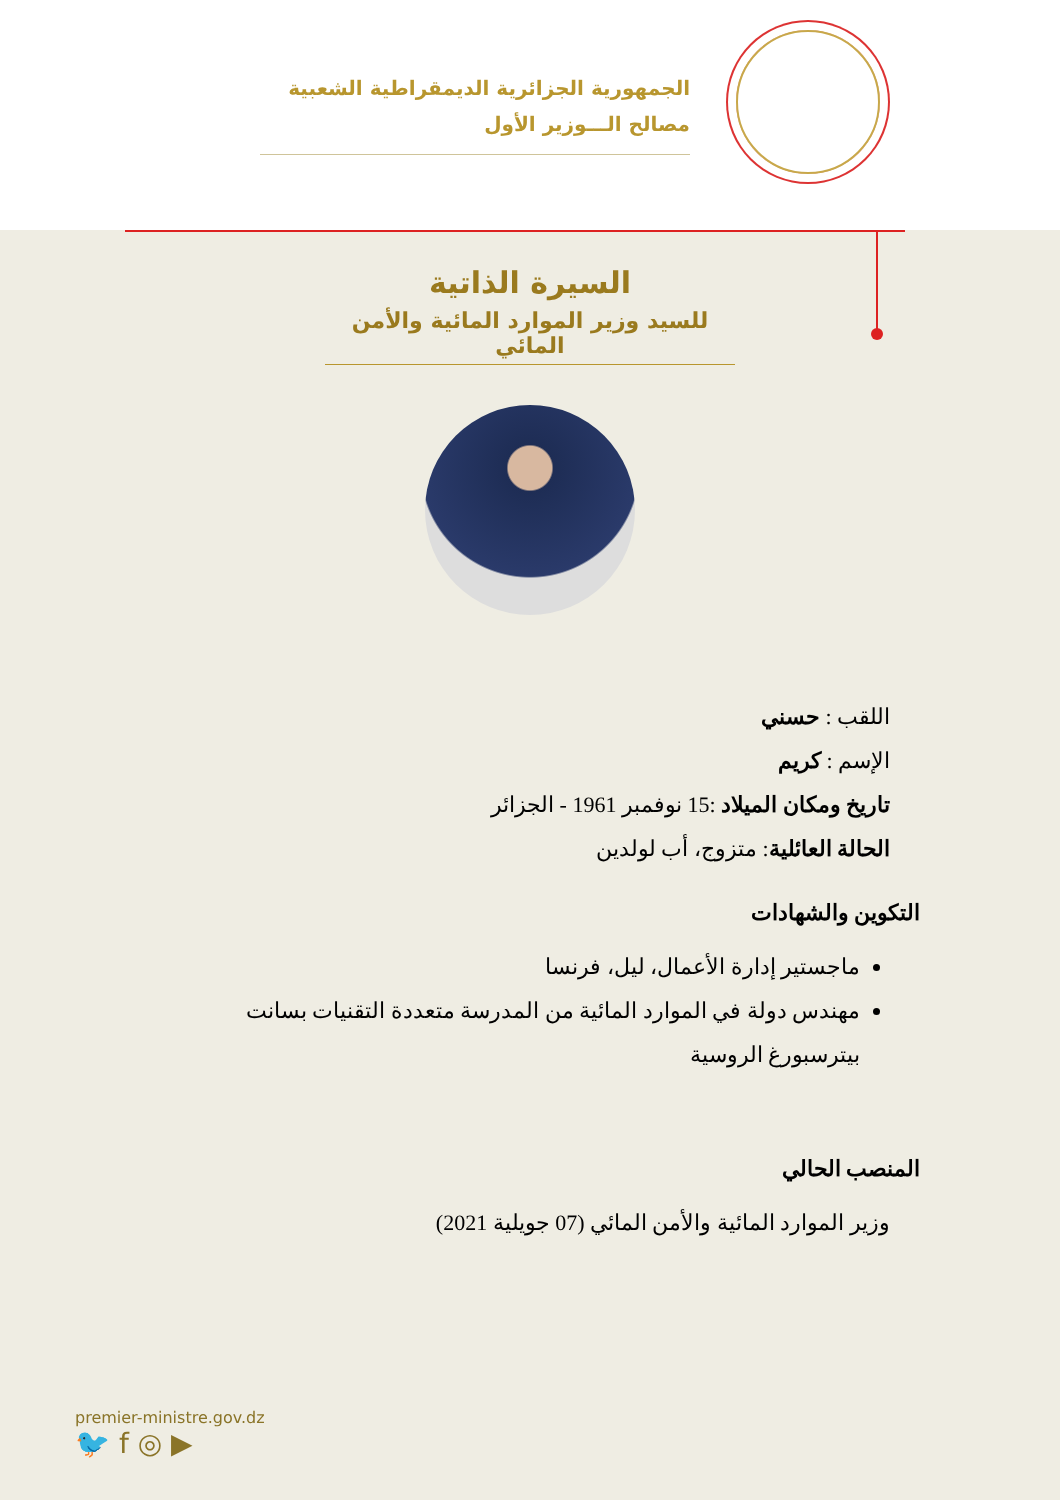الجمهورية الجزائرية الديمقراطية الشعبية
مصالح الـــوزير الأول
السيرة الذاتية
للسيد وزير الموارد المائية والأمن المائي
اللقب : حسني
الإسم : كريم
تاريخ ومكان الميلاد :15 نوفمبر 1961 - الجزائر
الحالة العائلية: متزوج، أب لولدين
التكوين والشهادات
ماجستير إدارة الأعمال، ليل، فرنسا
مهندس دولة في الموارد المائية من المدرسة متعددة التقنيات بسانت بيترسبورغ الروسية
المنصب الحالي
وزير الموارد المائية والأمن المائي (07 جويلية 2021)
premier-ministre.gov.dz
🐦 f ◎ ▶